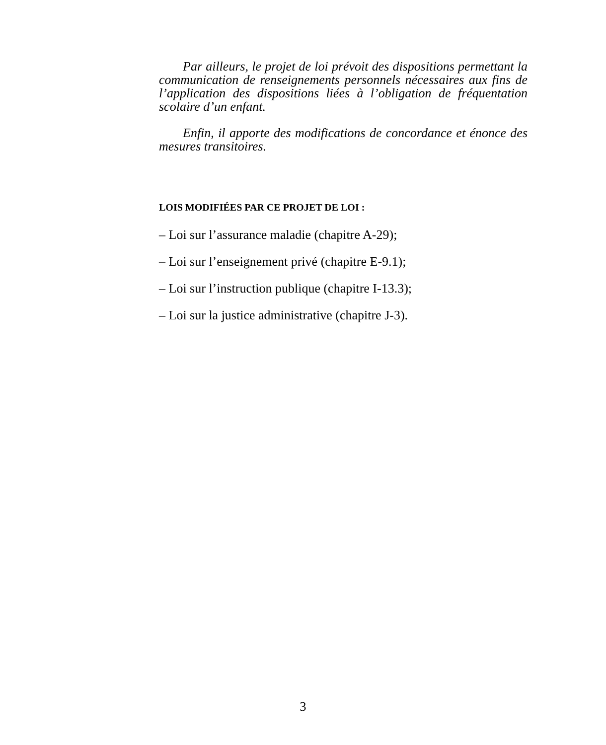Par ailleurs, le projet de loi prévoit des dispositions permettant la communication de renseignements personnels nécessaires aux fins de l’application des dispositions liées à l’obligation de fréquentation scolaire d’un enfant.
Enfin, il apporte des modifications de concordance et énonce des mesures transitoires.
LOIS MODIFIÉES PAR CE PROJET DE LOI :
– Loi sur l’assurance maladie (chapitre A-29);
– Loi sur l’enseignement privé (chapitre E-9.1);
– Loi sur l’instruction publique (chapitre I-13.3);
– Loi sur la justice administrative (chapitre J-3).
3